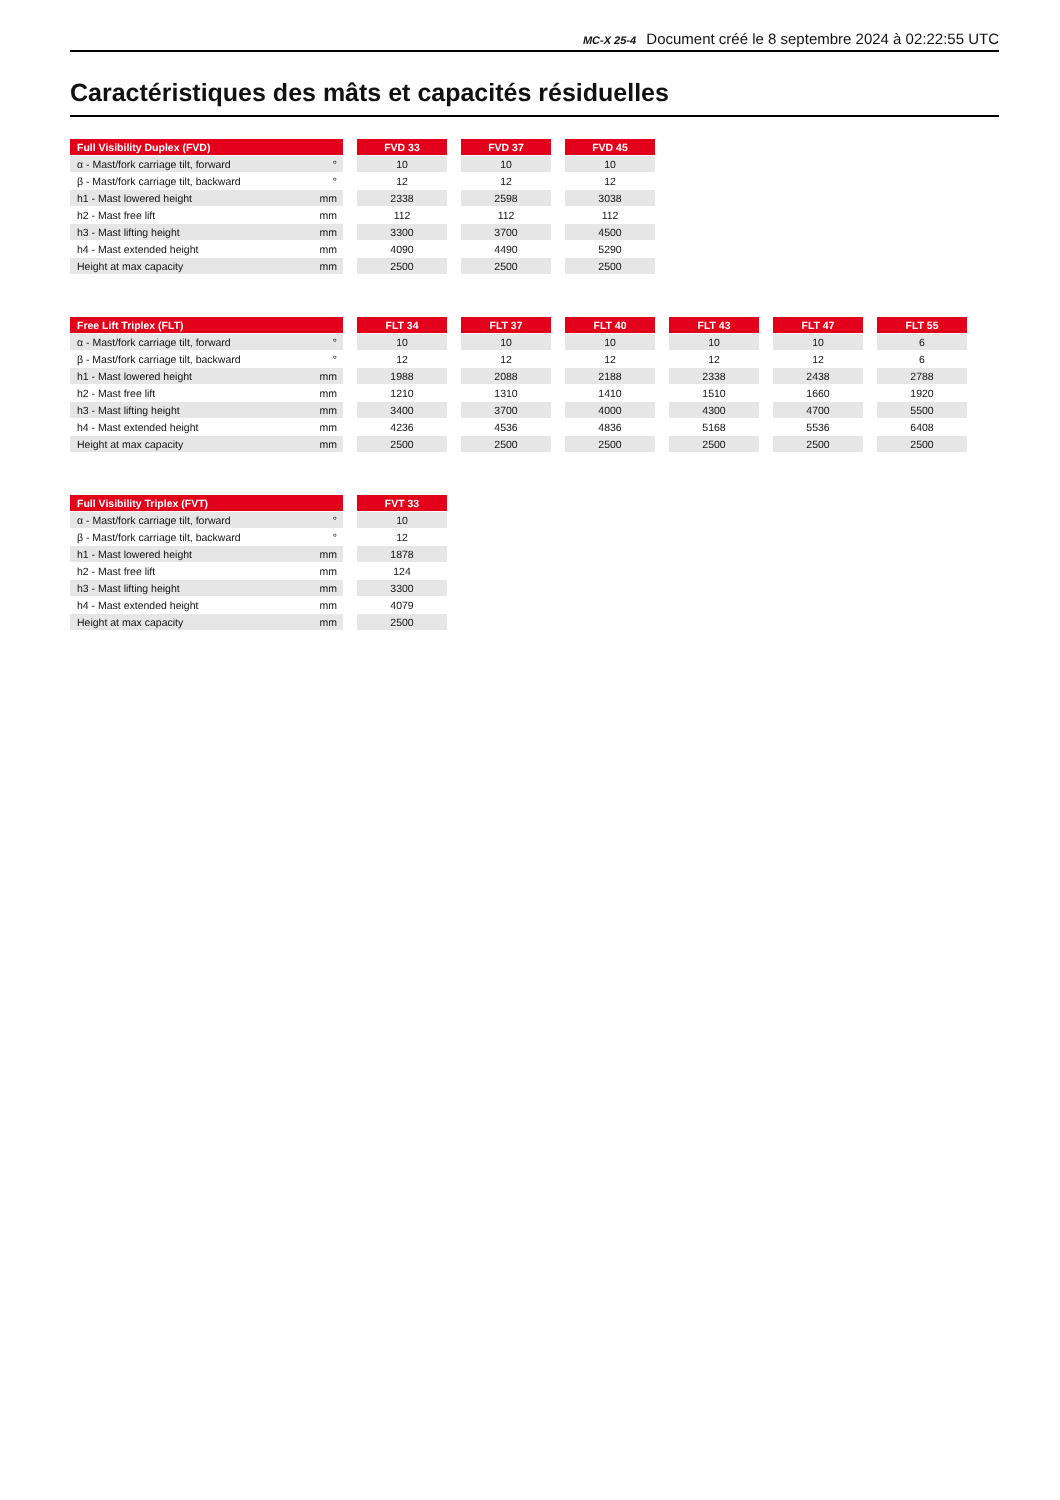MC-X 25-4 Document créé le 8 septembre 2024 à 02:22:55 UTC
Caractéristiques des mâts et capacités résiduelles
| Full Visibility Duplex (FVD) | | | FVD 33 | | FVD 37 | | FVD 45 |
| α - Mast/fork carriage tilt, forward | ° | | 10 | | 10 | | 10 |
| β - Mast/fork carriage tilt, backward | ° | | 12 | | 12 | | 12 |
| h1 - Mast lowered height | mm | | 2338 | | 2598 | | 3038 |
| h2 - Mast free lift | mm | | 112 | | 112 | | 112 |
| h3 - Mast lifting height | mm | | 3300 | | 3700 | | 4500 |
| h4 - Mast extended height | mm | | 4090 | | 4490 | | 5290 |
| Height at max capacity | mm | | 2500 | | 2500 | | 2500 |
| Free Lift Triplex (FLT) | | | FLT 34 | | FLT 37 | | FLT 40 | | FLT 43 | | FLT 47 | | FLT 55 |
| α - Mast/fork carriage tilt, forward | ° | | 10 | | 10 | | 10 | | 10 | | 10 | | 6 |
| β - Mast/fork carriage tilt, backward | ° | | 12 | | 12 | | 12 | | 12 | | 12 | | 6 |
| h1 - Mast lowered height | mm | | 1988 | | 2088 | | 2188 | | 2338 | | 2438 | | 2788 |
| h2 - Mast free lift | mm | | 1210 | | 1310 | | 1410 | | 1510 | | 1660 | | 1920 |
| h3 - Mast lifting height | mm | | 3400 | | 3700 | | 4000 | | 4300 | | 4700 | | 5500 |
| h4 - Mast extended height | mm | | 4236 | | 4536 | | 4836 | | 5168 | | 5536 | | 6408 |
| Height at max capacity | mm | | 2500 | | 2500 | | 2500 | | 2500 | | 2500 | | 2500 |
| Full Visibility Triplex (FVT) | | | FVT 33 |
| α - Mast/fork carriage tilt, forward | ° | | 10 |
| β - Mast/fork carriage tilt, backward | ° | | 12 |
| h1 - Mast lowered height | mm | | 1878 |
| h2 - Mast free lift | mm | | 124 |
| h3 - Mast lifting height | mm | | 3300 |
| h4 - Mast extended height | mm | | 4079 |
| Height at max capacity | mm | | 2500 |